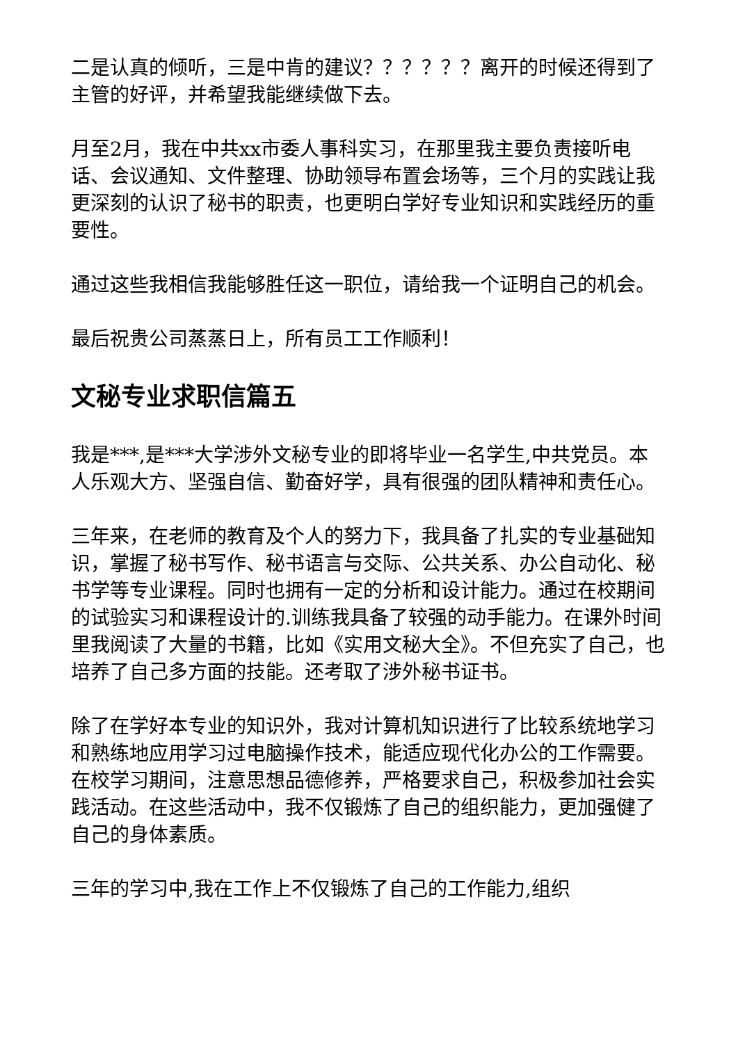二是认真的倾听，三是中肯的建议？？？？？？离开的时候还得到了主管的好评，并希望我能继续做下去。
月至2月，我在中共xx市委人事科实习，在那里我主要负责接听电话、会议通知、文件整理、协助领导布置会场等，三个月的实践让我更深刻的认识了秘书的职责，也更明白学好专业知识和实践经历的重要性。
通过这些我相信我能够胜任这一职位，请给我一个证明自己的机会。
最后祝贵公司蒸蒸日上，所有员工工作顺利！
文秘专业求职信篇五
我是***,是***大学涉外文秘专业的即将毕业一名学生,中共党员。本人乐观大方、坚强自信、勤奋好学，具有很强的团队精神和责任心。
三年来，在老师的教育及个人的努力下，我具备了扎实的专业基础知识，掌握了秘书写作、秘书语言与交际、公共关系、办公自动化、秘书学等专业课程。同时也拥有一定的分析和设计能力。通过在校期间的试验实习和课程设计的.训练我具备了较强的动手能力。在课外时间里我阅读了大量的书籍，比如《实用文秘大全》。不但充实了自己，也培养了自己多方面的技能。还考取了涉外秘书证书。
除了在学好本专业的知识外，我对计算机知识进行了比较系统地学习和熟练地应用学习过电脑操作技术，能适应现代化办公的工作需要。在校学习期间，注意思想品德修养，严格要求自己，积极参加社会实践活动。在这些活动中，我不仅锻炼了自己的组织能力，更加强健了自己的身体素质。
三年的学习中,我在工作上不仅锻炼了自己的工作能力,组织